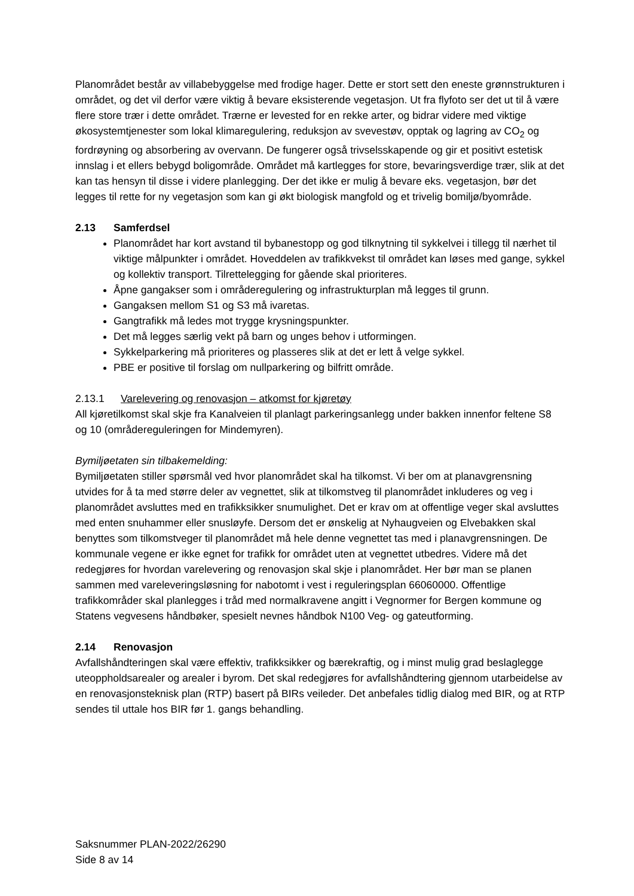Planområdet består av villabebyggelse med frodige hager. Dette er stort sett den eneste grønnstrukturen i området, og det vil derfor være viktig å bevare eksisterende vegetasjon. Ut fra flyfoto ser det ut til å være flere store trær i dette området. Trærne er levested for en rekke arter, og bidrar videre med viktige økosystemtjenester som lokal klimaregulering, reduksjon av svevestøv, opptak og lagring av CO<sub>2</sub> og fordrøyning og absorbering av overvann. De fungerer også trivselsskapende og gir et positivt estetisk innslag i et ellers bebygd boligområde. Området må kartlegges for store, bevaringsverdige trær, slik at det kan tas hensyn til disse i videre planlegging. Der det ikke er mulig å bevare eks. vegetasjon, bør det legges til rette for ny vegetasjon som kan gi økt biologisk mangfold og et trivelig bomiljø/byområde.
2.13 Samferdsel
Planområdet har kort avstand til bybanestopp og god tilknytning til sykkelvei i tillegg til nærhet til viktige målpunkter i området. Hoveddelen av trafikkvekst til området kan løses med gange, sykkel og kollektiv transport. Tilrettelegging for gående skal prioriteres.
Åpne gangakser som i områderegulering og infrastrukturplan må legges til grunn.
Gangaksen mellom S1 og S3 må ivaretas.
Gangtrafikk må ledes mot trygge krysningspunkter.
Det må legges særlig vekt på barn og unges behov i utformingen.
Sykkelparkering må prioriteres og plasseres slik at det er lett å velge sykkel.
PBE er positive til forslag om nullparkering og bilfritt område.
2.13.1 Varelevering og renovasjon – atkomst for kjøretøy
All kjøretilkomst skal skje fra Kanalveien til planlagt parkeringsanlegg under bakken innenfor feltene S8 og 10 (områdereguleringen for Mindemyren).
Bymiljøetaten sin tilbakemelding:
Bymiljøetaten stiller spørsmål ved hvor planområdet skal ha tilkomst. Vi ber om at planavgrensning utvides for å ta med større deler av vegnettet, slik at tilkomstveg til planområdet inkluderes og veg i planområdet avsluttes med en trafikksikker snumulighet. Det er krav om at offentlige veger skal avsluttes med enten snuhammer eller snusløyfe. Dersom det er ønskelig at Nyhaugveien og Elvebakken skal benyttes som tilkomstveger til planområdet må hele denne vegnettet tas med i planavgrensningen. De kommunale vegene er ikke egnet for trafikk for området uten at vegnettet utbedres. Videre må det redegjøres for hvordan varelevering og renovasjon skal skje i planområdet. Her bør man se planen sammen med vareleveringsløsning for nabotomt i vest i reguleringsplan 66060000. Offentlige trafikkområder skal planlegges i tråd med normalkravene angitt i Vegnormer for Bergen kommune og Statens vegvesens håndbøker, spesielt nevnes håndbok N100 Veg- og gateutforming.
2.14 Renovasjon
Avfallshåndteringen skal være effektiv, trafikksikker og bærekraftig, og i minst mulig grad beslaglegge uteoppholdsarealer og arealer i byrom. Det skal redegjøres for avfallshåndtering gjennom utarbeidelse av en renovasjonsteknisk plan (RTP) basert på BIRs veileder. Det anbefales tidlig dialog med BIR, og at RTP sendes til uttale hos BIR før 1. gangs behandling.
Saksnummer PLAN-2022/26290
Side 8 av 14